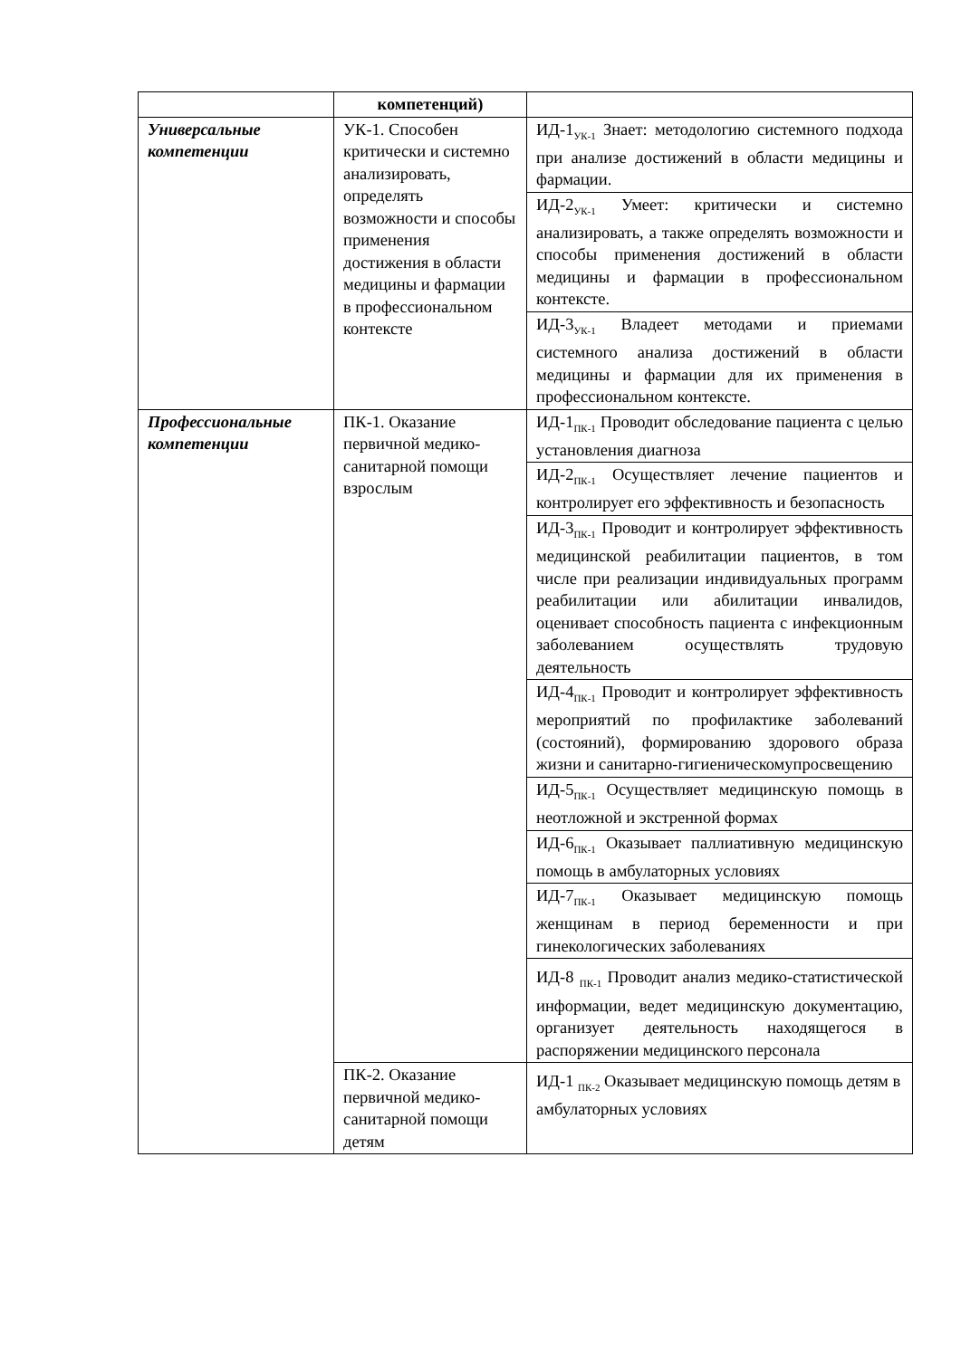| | компетенций) | |
| Универсальные компетенции | УК-1. Способен критически и системно анализировать, определять возможности и способы применения достижения в области медицины и фармации в профессиональном контексте | ИД-1<sub>УК-1</sub> Знает: методологию системного подхода при анализе достижений в области медицины и фармации. |
| | | ИД-2<sub>УК-1</sub> Умеет: критически и системно анализировать, а также определять возможности и способы применения достижений в области медицины и фармации в профессиональном контексте. |
| | | ИД-3<sub>УК-1</sub> Владеет методами и приемами системного анализа достижений в области медицины и фармации для их применения в профессиональном контексте. |
| Профессиональные компетенции | ПК-1. Оказание первичной медико-санитарной помощи взрослым | ИД-1<sub>ПК-1</sub> Проводит обследование пациента с целью установления диагноза |
| | | ИД-2<sub>ПК-1</sub> Осуществляет лечение пациентов и контролирует его эффективность и безопасность |
| | | ИД-3<sub>ПК-1</sub> Проводит и контролирует эффективность медицинской реабилитации пациентов, в том числе при реализации индивидуальных программ реабилитации или абилитации инвалидов, оценивает способность пациента с инфекционным заболеванием осуществлять трудовую деятельность |
| | | ИД-4<sub>ПК-1</sub> Проводит и контролирует эффективность мероприятий по профилактике заболеваний (состояний), формированию здорового образа жизни и санитарно-гигиеническомупросвещению |
| | | ИД-5<sub>ПК-1</sub> Осуществляет медицинскую помощь в неотложной и экстренной формах |
| | | ИД-6<sub>ПК-1</sub> Оказывает паллиативную медицинскую помощь в амбулаторных условиях |
| | | ИД-7<sub>ПК-1</sub> Оказывает медицинскую помощь женщинам в период беременности и при гинекологических заболеваниях |
| | | ИД-8 <sub>ПК-1</sub> Проводит анализ медико-статистической информации, ведет медицинскую документацию, организует деятельность находящегося в распоряжении медицинского персонала |
| | ПК-2. Оказание первичной медико-санитарной помощи детям | ИД-1 <sub>ПК-2</sub> Оказывает медицинскую помощь детям в амбулаторных условиях |